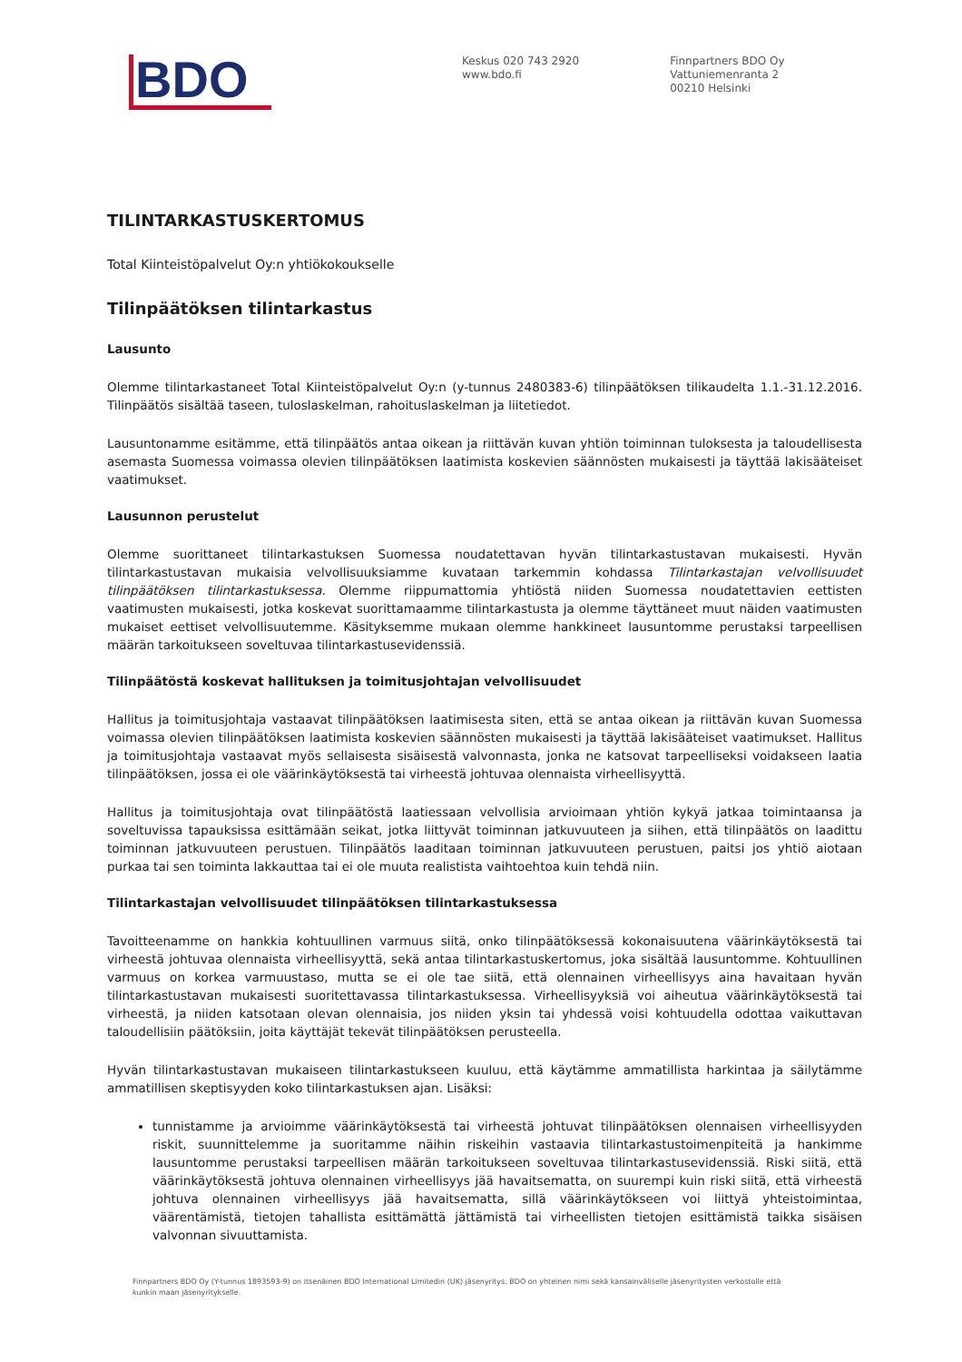BDO
Keskus 020 743 2920
www.bdo.fi
Finnpartners BDO Oy
Vattuniemenranta 2
00210 Helsinki
TILINTARKASTUSKERTOMUS
Total Kiinteistöpalvelut Oy:n yhtiökokoukselle
Tilinpäätöksen tilintarkastus
Lausunto
Olemme tilintarkastaneet Total Kiinteistöpalvelut Oy:n (y-tunnus 2480383-6) tilinpäätöksen tilikaudelta 1.1.-31.12.2016. Tilinpäätös sisältää taseen, tuloslaskelman, rahoituslaskelman ja liitetiedot.
Lausuntonamme esitämme, että tilinpäätös antaa oikean ja riittävän kuvan yhtiön toiminnan tuloksesta ja taloudellisesta asemasta Suomessa voimassa olevien tilinpäätöksen laatimista koskevien säännösten mukaisesti ja täyttää lakisääteiset vaatimukset.
Lausunnon perustelut
Olemme suorittaneet tilintarkastuksen Suomessa noudatettavan hyvän tilintarkastustavan mukaisesti. Hyvän tilintarkastustavan mukaisia velvollisuuksiamme kuvataan tarkemmin kohdassa Tilintarkastajan velvollisuudet tilinpäätöksen tilintarkastuksessa. Olemme riippumattomia yhtiöstä niiden Suomessa noudatettavien eettisten vaatimusten mukaisesti, jotka koskevat suorittamaamme tilintarkastusta ja olemme täyttäneet muut näiden vaatimusten mukaiset eettiset velvollisuutemme. Käsityksemme mukaan olemme hankkineet lausuntomme perustaksi tarpeellisen määrän tarkoitukseen soveltuvaa tilintarkastusevidenssiä.
Tilinpäätöstä koskevat hallituksen ja toimitusjohtajan velvollisuudet
Hallitus ja toimitusjohtaja vastaavat tilinpäätöksen laatimisesta siten, että se antaa oikean ja riittävän kuvan Suomessa voimassa olevien tilinpäätöksen laatimista koskevien säännösten mukaisesti ja täyttää lakisääteiset vaatimukset. Hallitus ja toimitusjohtaja vastaavat myös sellaisesta sisäisestä valvonnasta, jonka ne katsovat tarpeelliseksi voidakseen laatia tilinpäätöksen, jossa ei ole väärinkäytöksestä tai virheestä johtuvaa olennaista virheellisyyttä.
Hallitus ja toimitusjohtaja ovat tilinpäätöstä laatiessaan velvollisia arvioimaan yhtiön kykyä jatkaa toimintaansa ja soveltuvissa tapauksissa esittämään seikat, jotka liittyvät toiminnan jatkuvuuteen ja siihen, että tilinpäätös on laadittu toiminnan jatkuvuuteen perustuen. Tilinpäätös laaditaan toiminnan jatkuvuuteen perustuen, paitsi jos yhtiö aiotaan purkaa tai sen toiminta lakkauttaa tai ei ole muuta realistista vaihtoehtoa kuin tehdä niin.
Tilintarkastajan velvollisuudet tilinpäätöksen tilintarkastuksessa
Tavoitteenamme on hankkia kohtuullinen varmuus siitä, onko tilinpäätöksessä kokonaisuutena väärinkäytöksestä tai virheestä johtuvaa olennaista virheellisyyttä, sekä antaa tilintarkastuskertomus, joka sisältää lausuntomme. Kohtuullinen varmuus on korkea varmuustaso, mutta se ei ole tae siitä, että olennainen virheellisyys aina havaitaan hyvän tilintarkastustavan mukaisesti suoritettavassa tilintarkastuksessa. Virheellisyyksiä voi aiheutua väärinkäytöksestä tai virheestä, ja niiden katsotaan olevan olennaisia, jos niiden yksin tai yhdessä voisi kohtuudella odottaa vaikuttavan taloudellisiin päätöksiin, joita käyttäjät tekevät tilinpäätöksen perusteella.
Hyvän tilintarkastustavan mukaiseen tilintarkastukseen kuuluu, että käytämme ammatillista harkintaa ja säilytämme ammatillisen skeptisyyden koko tilintarkastuksen ajan. Lisäksi:
tunnistamme ja arvioimme väärinkäytöksestä tai virheestä johtuvat tilinpäätöksen olennaisen virheellisyyden riskit, suunnittelemme ja suoritamme näihin riskeihin vastaavia tilintarkastustoimenpiteitä ja hankimme lausuntomme perustaksi tarpeellisen määrän tarkoitukseen soveltuvaa tilintarkastusevidenssiä. Riski siitä, että väärinkäytöksestä johtuva olennainen virheellisyys jää havaitsematta, on suurempi kuin riski siitä, että virheestä johtuva olennainen virheellisyys jää havaitsematta, sillä väärinkäytökseen voi liittyä yhteistoimintaa, väärentämistä, tietojen tahallista esittämättä jättämistä tai virheellisten tietojen esittämistä taikka sisäisen valvonnan sivuuttamista.
Finnpartners BDO Oy (Y-tunnus 1893593-9) on itsenäinen BDO International Limitedin (UK) jäsenyritys. BDO on yhteinen nimi sekä kansainväliselle jäsenyritysten verkostolle että kunkin maan jäsenyritykselle.